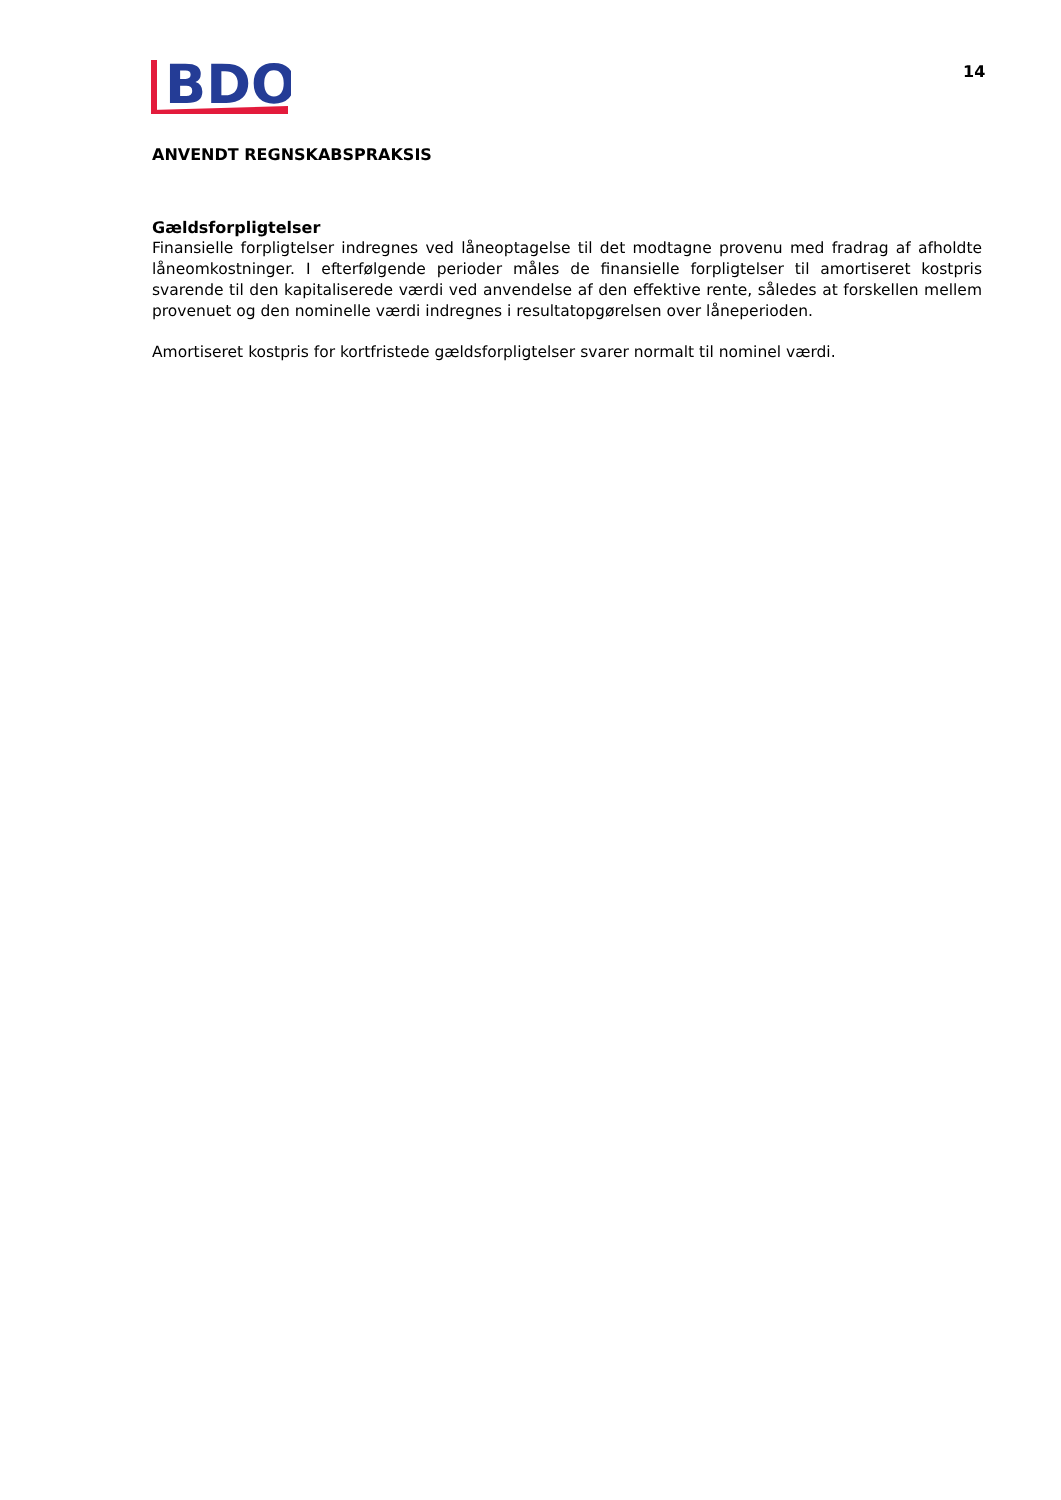BDO
14
ANVENDT REGNSKABSPRAKSIS
Gældsforpligtelser
Finansielle forpligtelser indregnes ved låneoptagelse til det modtagne provenu med fradrag af afholdte låneomkostninger. I efterfølgende perioder måles de finansielle forpligtelser til amortiseret kostpris svarende til den kapitaliserede værdi ved anvendelse af den effektive rente, således at forskellen mellem provenuet og den nominelle værdi indregnes i resultatopgørelsen over låneperioden.
Amortiseret kostpris for kortfristede gældsforpligtelser svarer normalt til nominel værdi.